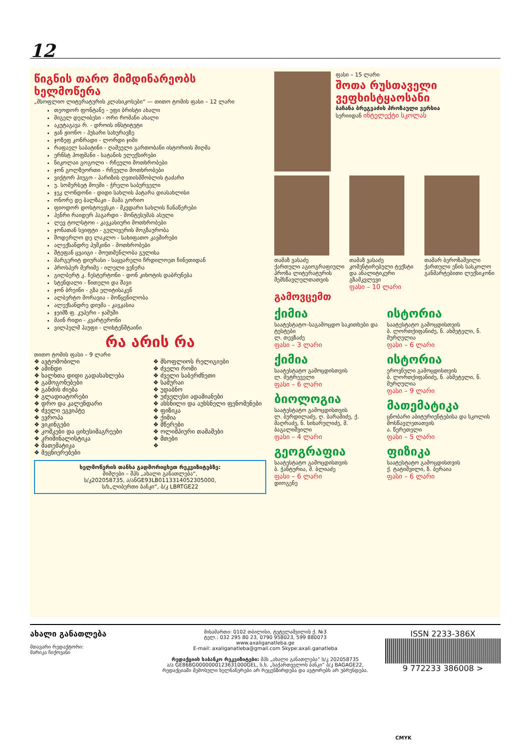12
წიგნის თარო მიმდინარეობს ხელმოწერა
„მსოფლიო ლიტერატურის კლასიკოსები“ — თითო ტომის ფასი – 12 ლარი
თეოდორ ფონტანე - ეფი ბრისტი ახალი
მიგელ დელიბესი - ორი რომანი ახალი
აკუტაგავა რ. - დროის ინსტიტუტი
ჟან ჟიონო - ჰუსარი სახურავზე
ჯოზეფ კონრადი - ლორდი ჯიმი
რაფაელ საბატინი - ღამეული გართობანი ისტორიის მიღმა
ერნსტ ჰოფმანი - სატანის ელექსირები
ნიკოლაი გოგოლი - რჩეული მოთხრობები
ჯონ გოლზუორთი - რჩეული მოთხრობები
ვიქტორ ჰიუგო - პარიზის ღვთისმშობლის ტაძარი
უ. სომერსეტ მოემი - ჭრელი საბურველი
ჯეკ ლონდონი - დიდი სახლის პატარა დიასახლისი
ონორე დე ბალზაკი - მამა გორიო
ფიოდორ დოსტოევსკი - მკვდარი სახლის ჩანაწერები
ჰენრი რაიდერ ჰაგარდი - მონტესუმას ასული
ლევ ტოლსტოი - კავკასიური მოთხრობები
ჯონათან სვიფტი - გულივერის მოგზაურობა
შოდერლო დე ლაკლო - სახიფათო კავშირები
ალექსანდრე პუშკინი - მოთხრობები
შტეფან ცვაიგი - მოუთმენლობა გულისა
მარგერიტ დიურასი - საყვარელი ჩრდილოეთ ჩინეთიდან
პროსპერ მერიმე - ილელი ვენერა
გილბერტ კ. ჩესტერტონი - დონ კიხოტის დაბრუნება
სტენდალი - წითელი და შავი
ჯონ ბრეინი - გზა ელიტისაკენ
ალბერტო მორავია - მოწყენილობა
ალექსანდრე დიუმა - კავკასია
ჯეიმზ ფ. კუპერი - ჯაშუში
მაინ რიდი - კვარტერონი
ვილჰელმ ჰაუფი - ლიხტენშტაინი
რა არის რა
თითო ტომის ფასი – 9 ლარი
❖ ავტომობილი
❖ ამინდი
❖ ხალხთა დიდი გადასახლება
❖ გამოგონებები
❖ განძის ძიება
❖ გლადიატორები
❖ დრო და კალენდარი
❖ ძველი ეგვიპტე
❖ ევროპა
❖ ვიკინგები
❖ კოშკები და ციხესიმაგრეები
❖ კრიმინალისტიკა
❖ მათემატიკა
❖ მეცნიერებები
❖ მსოფლიოს რელიგიები
❖ ძველი რომი
❖ ძველი საბერძნეთი
❖ სამურაი
❖ უდაბნო
❖ უძველესი ადამიანები
❖ ახსნილი და აუხსნელი ფენომენები
❖ ფიზიკა
❖ ქიმია
❖ მწერები
❖ ოლიმპიური თამაშები
❖ მთები
❖
ხელმოწერის თანხა გადმორიცხეთ რეკვიზიტებზე:
მიმღები – შპს „ახალი განათლება“,
ს/კ202058735, ა/ანGE93LB0113314052305000,
ს/ს„ლიბერთი ბანკი“, ბ/კ LBRTGE22
ფასი – 15 ლარი
შოთა რუსთაველი ვეფხისტყაოსანი
ბაჩანა ბრეგვაძის პროზაული ვერსია
სერიიდან ინტელექტი სკოლას
თამაზ ვასაძე
ქართული აგიოგრაფიული პროზა ლიტერატურის შემსწავლელთათვის
თამაზ ვასაძე
კომენტირებული ტექსტი და ანალიტიკური გზამკვლევი
ფასი – 10 ლარი
თამარ ბეროზაშვილი
ქართული ენის სასკოლო განმარტებითი ლექსიკონი
გამოვცემთ
ქიმია
საატესტატო–საგამოცდო საკითხები და ტესტები
ლ. თევზაძე
ფასი – 3 ლარი
ქიმია
საატესტატო გამოცდისთვის
ლ. მეტრეველი
ფასი – 6 ლარი
ბიოლოგია
საატესტატო გამოცდისთვის
ლ. ბურდილაძე, ღ. ბარამიძე, ქ. მაღრაძე, ნ. სიხარულიძე, მ. ბაგალიშვილი
ფასი – 4 ლარი
გეოგრაფია
საატესტატო გამოცდისთვის
ბ. ჭანტურია, მ. ბლიაძე
ფასი – 6 ლარი
დიოგენე
ისტორია
საატესტატო გამოცდისთვის
ბ. ლორთქიფანიძე, ნ. ახმეტელი, ნ. მურღულია
ფასი – 6 ლარი
ისტორია
ეროვნული გამოცდისთვის
ბ. ლორთქიფანიძე, ნ. ახმეტელი, ნ. მურღულია
ფასი – 9 ლარი
მათემატიკა
ცნობარი აბიტურიენტებისა და სკოლის მოსწავლეთათვის
ა. წერეთელი
ფასი – 5 ლარი
ფიზიკა
საატესტატო გამოცდისთვის
ქ. ტატიშვილი, ზ. ბერაია
ფასი – 6 ლარი
ახალი განათლება
მთავარი რედაქტორი:
მარიკა ჩიქოვანი
მისამართი: 0102 თბილისი, ტეტელაშვილის ქ. №3
ტელ.: 032 295 80 23, 0790 958023, 599 880073
www.axaliganatleba.ge
E-mail: axaliganatleba@gmail.com Skype:axali.ganatleba
რედაქციის საბანკო რეკვიზიტები: შპს „ახალი განათლება“ ს/კ 202058735
ა/ა GE86BG0000000123631000GEL, ს.ს. „საქართველოს ბანკი“ ბ/კ BAGAGE22,
რედაქციაში შემოსული ხელნაწერები არ რეცენზირდება და ავტორებს არ უბრუნდება.
ISSN 2233-386X
9 772233 386008 >
CMYK